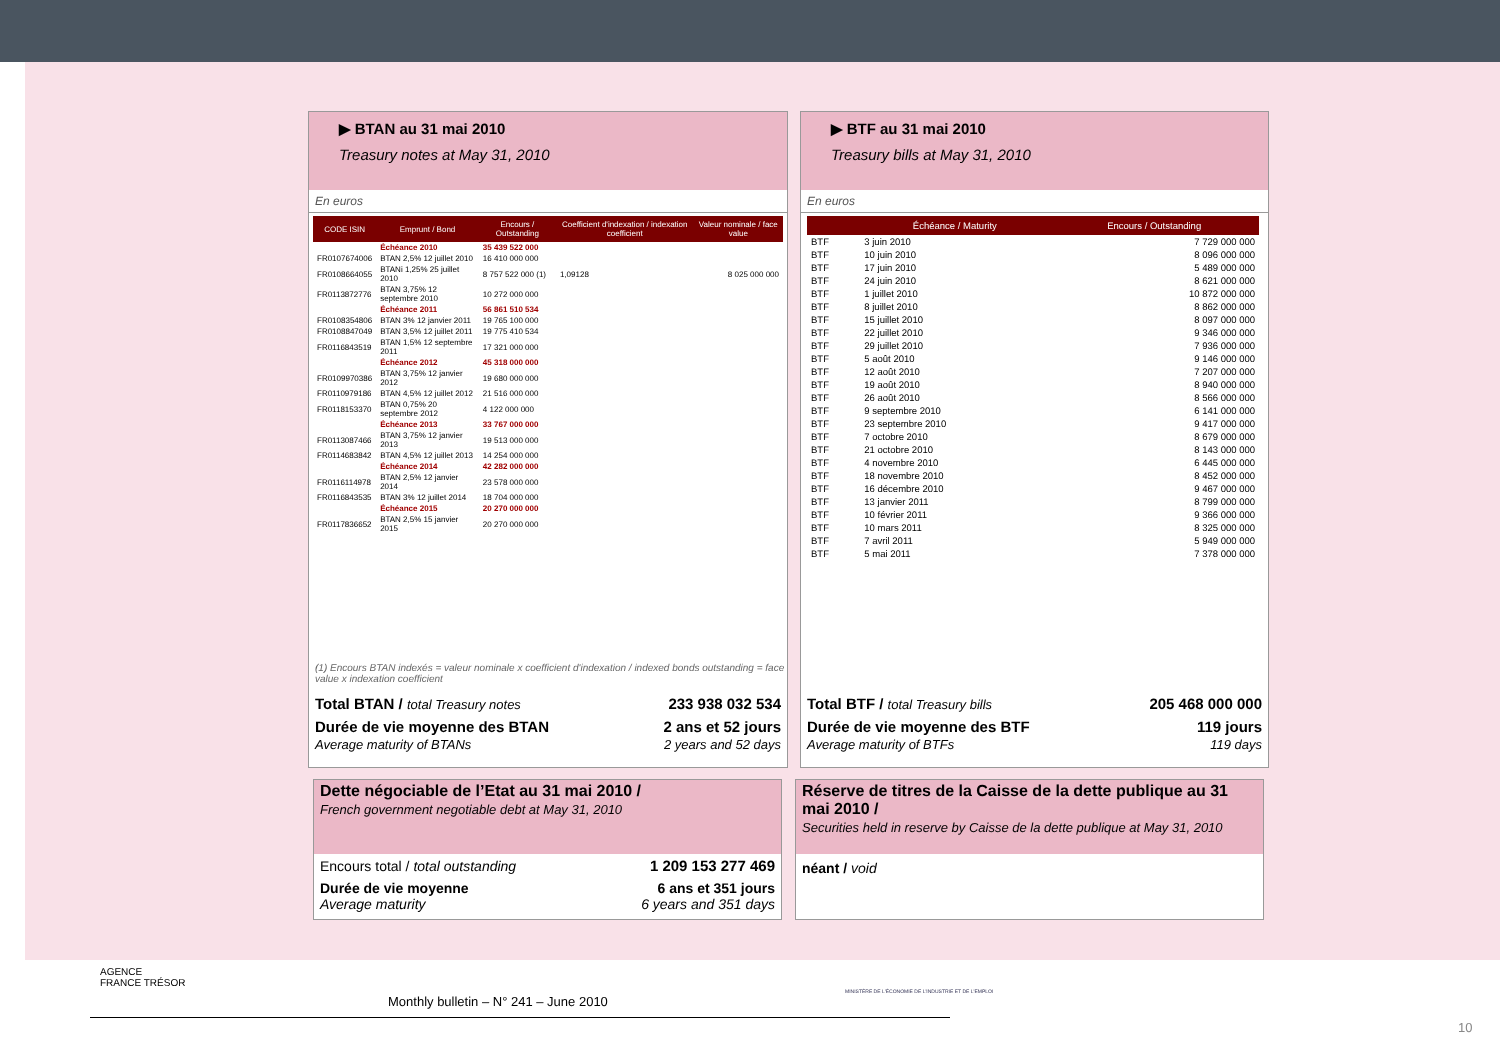▶ BTAN au 31 mai 2010
Treasury notes at May 31, 2010
En euros
| CODE ISIN | Emprunt / Bond | Encours / Outstanding | Coefficient d'indexation / indexation coefficient | Valeur nominale / face value |
| --- | --- | --- | --- | --- |
| | Échéance 2010 | 35 439 522 000 | | |
| FR0107674006 | BTAN 2,5% 12 juillet 2010 | 16 410 000 000 | | |
| FR0108664055 | BTANi 1,25% 25 juillet 2010 | 8 757 522 000 (1) | 1,09128 | 8 025 000 000 |
| FR0113872776 | BTAN 3,75% 12 septembre 2010 | 10 272 000 000 | | |
| | Échéance 2011 | 56 861 510 534 | | |
| FR0108354806 | BTAN 3% 12 janvier 2011 | 19 765 100 000 | | |
| FR0108847049 | BTAN 3,5% 12 juillet 2011 | 19 775 410 534 | | |
| FR0116843519 | BTAN 1,5% 12 septembre 2011 | 17 321 000 000 | | |
| | Échéance 2012 | 45 318 000 000 | | |
| FR0109970386 | BTAN 3,75% 12 janvier 2012 | 19 680 000 000 | | |
| FR0110979186 | BTAN 4,5% 12 juillet 2012 | 21 516 000 000 | | |
| FR0118153370 | BTAN 0,75% 20 septembre 2012 | 4 122 000 000 | | |
| | Échéance 2013 | 33 767 000 000 | | |
| FR0113087466 | BTAN 3,75% 12 janvier 2013 | 19 513 000 000 | | |
| FR0114683842 | BTAN 4,5% 12 juillet 2013 | 14 254 000 000 | | |
| | Échéance 2014 | 42 282 000 000 | | |
| FR0116114978 | BTAN 2,5% 12 janvier 2014 | 23 578 000 000 | | |
| FR0116843535 | BTAN 3% 12 juillet 2014 | 18 704 000 000 | | |
| | Échéance 2015 | 20 270 000 000 | | |
| FR0117836652 | BTAN 2,5% 15 janvier 2015 | 20 270 000 000 | | |
(1) Encours BTAN indexés = valeur nominale x coefficient d'indexation / indexed bonds outstanding = face value x indexation coefficient
| Total BTAN / total Treasury notes | 233 938 032 534 |
| Durée de vie moyenne des BTAN Average maturity of BTANs | 2 ans et 52 jours 2 years and 52 days |
▶ BTF au 31 mai 2010
Treasury bills at May 31, 2010
En euros
| | Échéance / Maturity | Encours / Outstanding |
| --- | --- | --- |
| BTF | 3 juin 2010 | 7 729 000 000 |
| BTF | 10 juin 2010 | 8 096 000 000 |
| BTF | 17 juin 2010 | 5 489 000 000 |
| BTF | 24 juin 2010 | 8 621 000 000 |
| BTF | 1 juillet 2010 | 10 872 000 000 |
| BTF | 8 juillet 2010 | 8 862 000 000 |
| BTF | 15 juillet 2010 | 8 097 000 000 |
| BTF | 22 juillet 2010 | 9 346 000 000 |
| BTF | 29 juillet 2010 | 7 936 000 000 |
| BTF | 5 août 2010 | 9 146 000 000 |
| BTF | 12 août 2010 | 7 207 000 000 |
| BTF | 19 août 2010 | 8 940 000 000 |
| BTF | 26 août 2010 | 8 566 000 000 |
| BTF | 9 septembre 2010 | 6 141 000 000 |
| BTF | 23 septembre 2010 | 9 417 000 000 |
| BTF | 7 octobre 2010 | 8 679 000 000 |
| BTF | 21 octobre 2010 | 8 143 000 000 |
| BTF | 4 novembre 2010 | 6 445 000 000 |
| BTF | 18 novembre 2010 | 8 452 000 000 |
| BTF | 16 décembre 2010 | 9 467 000 000 |
| BTF | 13 janvier 2011 | 8 799 000 000 |
| BTF | 10 février 2011 | 9 366 000 000 |
| BTF | 10 mars 2011 | 8 325 000 000 |
| BTF | 7 avril 2011 | 5 949 000 000 |
| BTF | 5 mai 2011 | 7 378 000 000 |
| Total BTF / total Treasury bills | 205 468 000 000 |
| Durée de vie moyenne des BTF Average maturity of BTFs | 119 jours 119 days |
Dette négociable de l’Etat au 31 mai 2010 /
French government negotiable debt at May 31, 2010
| Encours total / total outstanding | 1 209 153 277 469 |
| Durée de vie moyenne Average maturity | 6 ans et 351 jours 6 years and 351 days |
Réserve de titres de la Caisse de la dette publique au 31 mai 2010 /
Securities held in reserve by Caisse de la dette publique at May 31, 2010
néant / void
AGENCE
FRANCE TRÉSOR
Monthly bulletin – N° 241 – June 2010
MINISTÈRE DE L'ÉCONOMIE DE L'INDUSTRIE ET DE L'EMPLOI
10